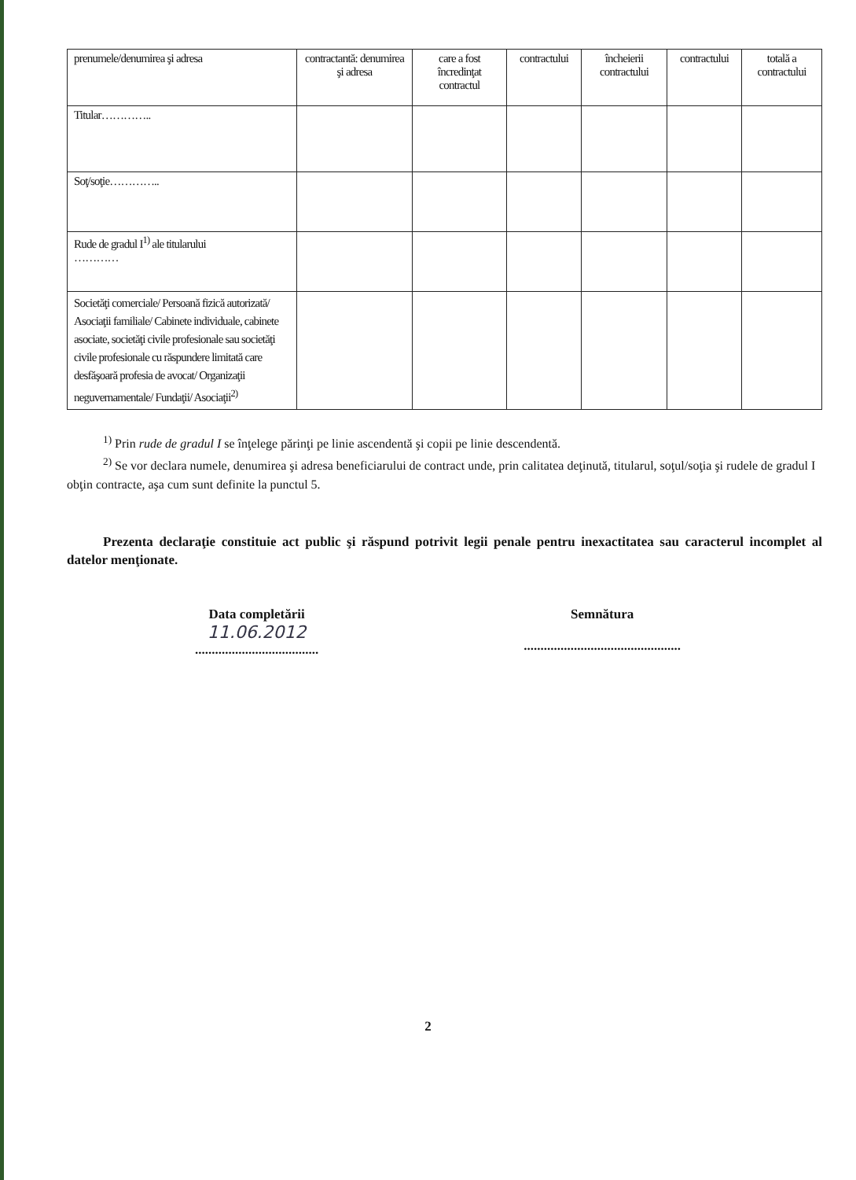| prenumele/denumirea şi adresa | contractantă: denumirea şi adresa | care a fost încredinţat contractul | contractului | încheierii contractului | contractului | totală a contractului |
| Titular………….. | | | | | | |
| Soţ/soţie………….. | | | | | | |
| Rude de gradul I<sup>1)</sup> ale titularului ………… | | | | | | |
| Societăţi comerciale/ Persoană fizică autorizată/ Asociaţii familiale/ Cabinete individuale, cabinete asociate, societăţi civile profesionale sau societăţi civile profesionale cu răspundere limitată care desfăşoară profesia de avocat/ Organizaţii neguvernamentale/ Fundaţii/ Asociaţii<sup>2)</sup> | | | | | | |
<sup>1)</sup> Prin rude de gradul I se înţelege părinţi pe linie ascendentă şi copii pe linie descendentă.
<sup>2)</sup> Se vor declara numele, denumirea şi adresa beneficiarului de contract unde, prin calitatea deţinută, titularul, soţul/soţia şi rudele de gradul I obţin contracte, aşa cum sunt definite la punctul 5.
Prezenta declaraţie constituie act public şi răspund potrivit legii penale pentru inexactitatea sau caracterul incomplet al datelor menţionate.
Data completării
11.06.2012
.....................................
Semnătura
...............................................
2